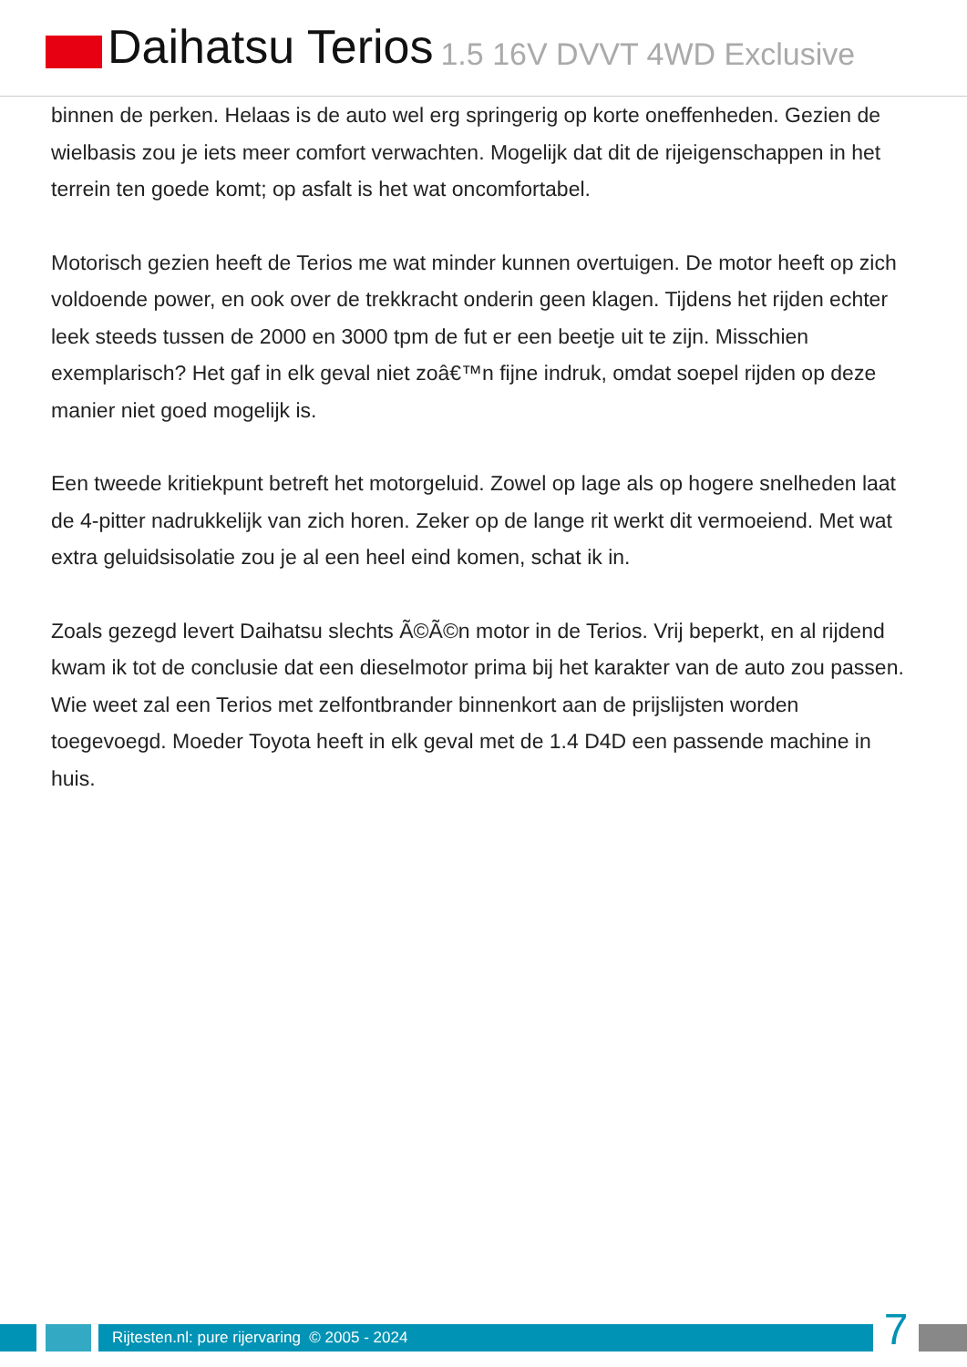Daihatsu Terios 1.5 16V DVVT 4WD Exclusive
binnen de perken. Helaas is de auto wel erg springerig op korte oneffenheden. Gezien de wielbasis zou je iets meer comfort verwachten. Mogelijk dat dit de rijeigenschappen in het terrein ten goede komt; op asfalt is het wat oncomfortabel.
Motorisch gezien heeft de Terios me wat minder kunnen overtuigen. De motor heeft op zich voldoende power, en ook over de trekkracht onderin geen klagen. Tijdens het rijden echter leek steeds tussen de 2000 en 3000 tpm de fut er een beetje uit te zijn. Misschien exemplarisch? Het gaf in elk geval niet zoâ€™n fijne indruk, omdat soepel rijden op deze manier niet goed mogelijk is.
Een tweede kritiekpunt betreft het motorgeluid. Zowel op lage als op hogere snelheden laat de 4-pitter nadrukkelijk van zich horen. Zeker op de lange rit werkt dit vermoeiend. Met wat extra geluidsisolatie zou je al een heel eind komen, schat ik in.
Zoals gezegd levert Daihatsu slechts Ã©Ã©n motor in de Terios. Vrij beperkt, en al rijdend kwam ik tot de conclusie dat een dieselmotor prima bij het karakter van de auto zou passen. Wie weet zal een Terios met zelfontbrander binnenkort aan de prijslijsten worden toegevoegd. Moeder Toyota heeft in elk geval met de 1.4 D4D een passende machine in huis.
Rijtesten.nl: pure rijervaring © 2005 - 2024
7